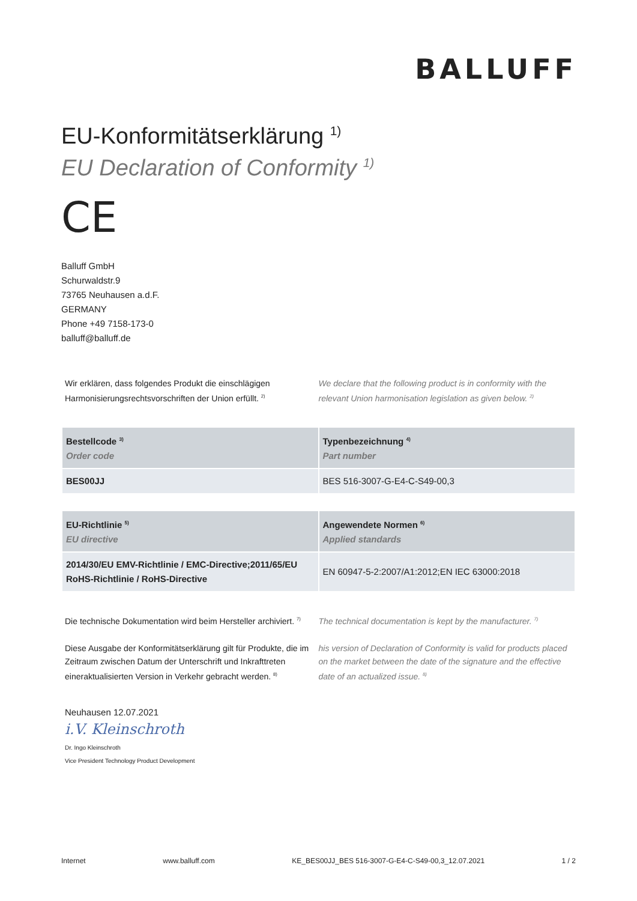BALLUFF
EU-Konformitätserklärung <sup>1)</sup>
EU Declaration of Conformity <sup>1)</sup>
CE
Balluff GmbH
Schurwaldstr.9
73765 Neuhausen a.d.F.
GERMANY
Phone +49 7158-173-0
balluff@balluff.de
Wir erklären, dass folgendes Produkt die einschlägigen Harmonisierungsrechtsvorschriften der Union erfüllt. <sup>2)</sup>
We declare that the following product is in conformity with the relevant Union harmonisation legislation as given below. <sup>2)</sup>
| Bestellcode <sup>3)</sup> Order code | Typenbezeichnung <sup>4)</sup> Part number |
| --- | --- |
| BES00JJ | BES 516-3007-G-E4-C-S49-00,3 |
| EU-Richtlinie <sup>5)</sup> EU directive | Angewendete Normen <sup>6)</sup> Applied standards |
| --- | --- |
| 2014/30/EU EMV-Richtlinie / EMC-Directive;2011/65/EU RoHS-Richtlinie / RoHS-Directive | EN 60947-5-2:2007/A1:2012;EN IEC 63000:2018 |
Die technische Dokumentation wird beim Hersteller archiviert. <sup>7)</sup>
The technical documentation is kept by the manufacturer. <sup>7)</sup>
Diese Ausgabe der Konformitätserklärung gilt für Produkte, die im Zeitraum zwischen Datum der Unterschrift und Inkrafttreten eineraktualisierten Version in Verkehr gebracht werden. <sup>8)</sup>
his version of Declaration of Conformity is valid for products placed on the market between the date of the signature and the effective date of an actualized issue. <sup>8)</sup>
Neuhausen 12.07.2021
i.V. Kleinschroth
Dr. Ingo Kleinschroth
Vice President Technology Product Development
Internet www.balluff.com KE_BES00JJ_BES 516-3007-G-E4-C-S49-00,3_12.07.2021 1 / 2